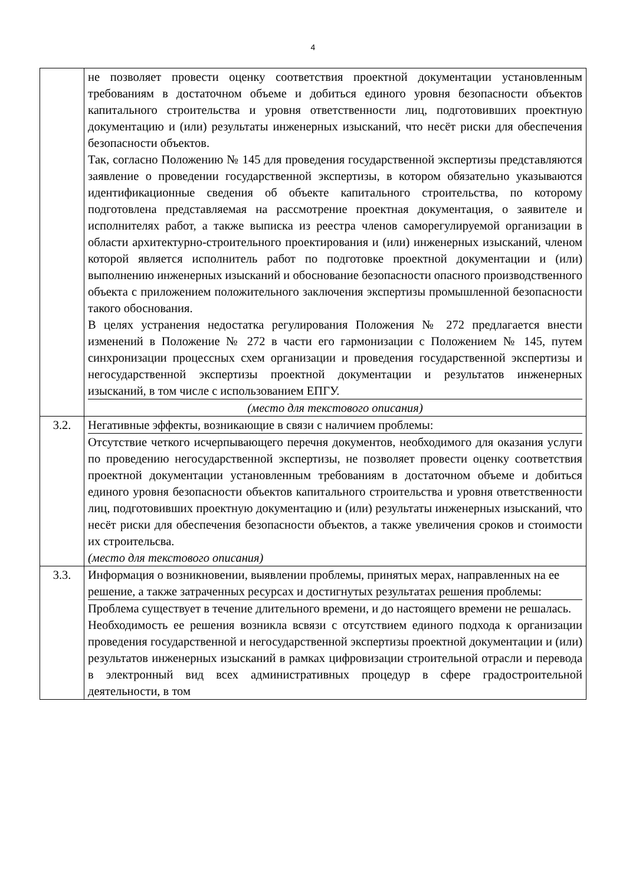4
| | не позволяет провести оценку соответствия проектной документации установленным требованиям в достаточном объеме и добиться единого уровня безопасности объектов капитального строительства и уровня ответственности лиц, подготовивших проектную документацию и (или) результаты инженерных изысканий, что несёт риски для обеспечения безопасности объектов. Так, согласно Положению № 145 для проведения государственной экспертизы представляются заявление о проведении государственной экспертизы, в котором обязательно указываются идентификационные сведения об объекте капитального строительства, по которому подготовлена представляемая на рассмотрение проектная документация, о заявителе и исполнителях работ, а также выписка из реестра членов саморегулируемой организации в области архитектурно-строительного проектирования и (или) инженерных изысканий, членом которой является исполнитель работ по подготовке проектной документации и (или) выполнению инженерных изысканий и обоснование безопасности опасного производственного объекта с приложением положительного заключения экспертизы промышленной безопасности такого обоснования. В целях устранения недостатка регулирования Положения № 272 предлагается внести изменений в Положение № 272 в части его гармонизации с Положением № 145, путем синхронизации процессных схем организации и проведения государственной экспертизы и негосударственной экспертизы проектной документации и результатов инженерных изысканий, в том числе с использованием ЕПГУ. (место для текстового описания) |
| 3.2. | Негативные эффекты, возникающие в связи с наличием проблемы: Отсутствие четкого исчерпывающего перечня документов, необходимого для оказания услуги по проведению негосударственной экспертизы, не позволяет провести оценку соответствия проектной документации установленным требованиям в достаточном объеме и добиться единого уровня безопасности объектов капитального строительства и уровня ответственности лиц, подготовивших проектную документацию и (или) результаты инженерных изысканий, что несёт риски для обеспечения безопасности объектов, а также увеличения сроков и стоимости их строительсва. (место для текстового описания) |
| 3.3. | Информация о возникновении, выявлении проблемы, принятых мерах, направленных на ее решение, а также затраченных ресурсах и достигнутых результатах решения проблемы: Проблема существует в течение длительного времени, и до настоящего времени не решалась. Необходимость ее решения возникла всвязи с отсутствием единого подхода к организации проведения государственной и негосударственной экспертизы проектной документации и (или) результатов инженерных изысканий в рамках цифровизации строительной отрасли и перевода в электронный вид всех административных процедур в сфере градостроительной деятельности, в том |